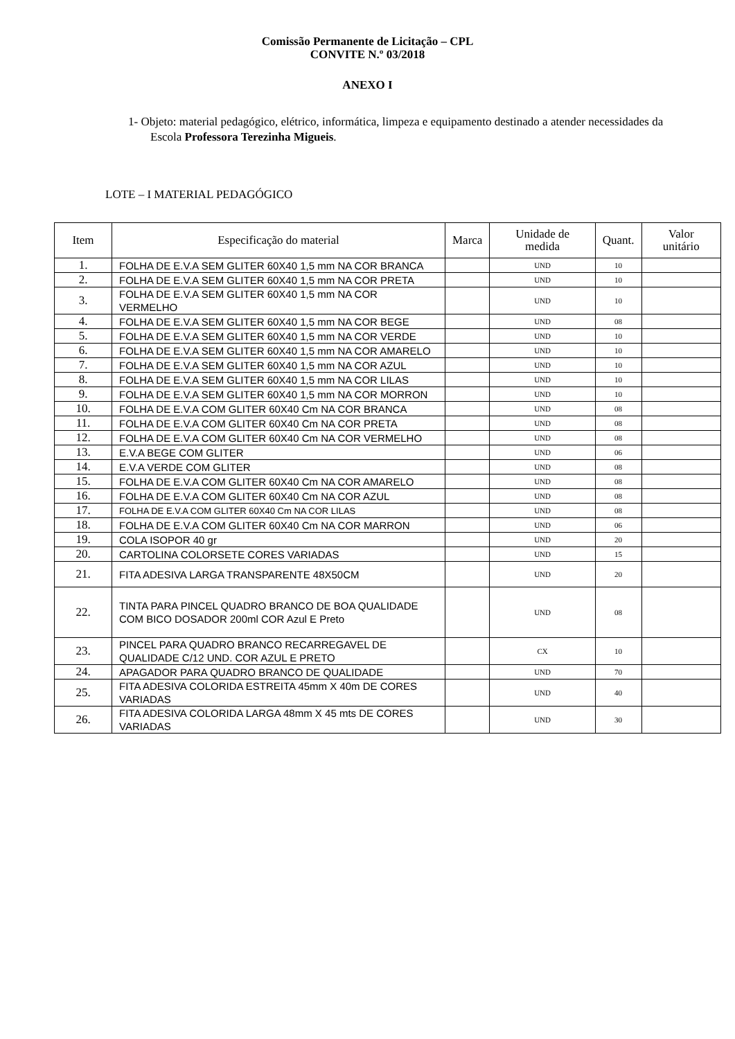Comissão Permanente de Licitação – CPL
CONVITE N.º 03/2018
ANEXO I
1- Objeto: material pedagógico, elétrico, informática, limpeza e equipamento destinado a atender necessidades da Escola Professora Terezinha Migueis.
LOTE – I MATERIAL PEDAGÓGICO
| Item | Especificação do material | Marca | Unidade de medida | Quant. | Valor unitário |
| --- | --- | --- | --- | --- | --- |
| 1. | FOLHA DE E.V.A SEM GLITER 60X40 1,5 mm NA COR BRANCA | | UND | 10 | |
| 2. | FOLHA DE E.V.A SEM GLITER 60X40 1,5 mm NA COR PRETA | | UND | 10 | |
| 3. | FOLHA DE E.V.A SEM GLITER 60X40 1,5 mm NA COR VERMELHO | | UND | 10 | |
| 4. | FOLHA DE E.V.A SEM GLITER 60X40 1,5 mm NA COR BEGE | | UND | 08 | |
| 5. | FOLHA DE E.V.A SEM GLITER 60X40 1,5 mm NA COR VERDE | | UND | 10 | |
| 6. | FOLHA DE E.V.A SEM GLITER 60X40 1,5 mm NA COR AMARELO | | UND | 10 | |
| 7. | FOLHA DE E.V.A SEM GLITER 60X40 1,5 mm NA COR AZUL | | UND | 10 | |
| 8. | FOLHA DE E.V.A SEM GLITER 60X40 1,5 mm NA COR LILAS | | UND | 10 | |
| 9. | FOLHA DE E.V.A SEM GLITER 60X40 1,5 mm NA COR MORRON | | UND | 10 | |
| 10. | FOLHA DE E.V.A COM GLITER 60X40 Cm NA COR BRANCA | | UND | 08 | |
| 11. | FOLHA DE E.V.A COM GLITER 60X40 Cm NA COR PRETA | | UND | 08 | |
| 12. | FOLHA DE E.V.A COM GLITER 60X40 Cm NA COR VERMELHO | | UND | 08 | |
| 13. | E.V.A BEGE COM GLITER | | UND | 06 | |
| 14. | E.V.A VERDE COM GLITER | | UND | 08 | |
| 15. | FOLHA DE E.V.A COM GLITER 60X40 Cm NA COR AMARELO | | UND | 08 | |
| 16. | FOLHA DE E.V.A COM GLITER 60X40 Cm NA COR AZUL | | UND | 08 | |
| 17. | FOLHA DE E.V.A COM GLITER 60X40 Cm NA COR LILAS | | UND | 08 | |
| 18. | FOLHA DE E.V.A COM GLITER 60X40 Cm NA COR MARRON | | UND | 06 | |
| 19. | COLA ISOPOR 40 gr | | UND | 20 | |
| 20. | CARTOLINA COLORSETE CORES VARIADAS | | UND | 15 | |
| 21. | FITA ADESIVA LARGA TRANSPARENTE 48X50CM | | UND | 20 | |
| 22. | TINTA PARA PINCEL QUADRO BRANCO DE BOA QUALIDADE COM BICO DOSADOR 200ml COR Azul E Preto | | UND | 08 | |
| 23. | PINCEL PARA QUADRO BRANCO RECARREGAVEL DE QUALIDADE C/12 UND. COR AZUL E PRETO | | CX | 10 | |
| 24. | APAGADOR PARA QUADRO BRANCO DE QUALIDADE | | UND | 70 | |
| 25. | FITA ADESIVA COLORIDA ESTREITA 45mm X 40m DE CORES VARIADAS | | UND | 40 | |
| 26. | FITA ADESIVA COLORIDA LARGA 48mm X 45 mts DE CORES VARIADAS | | UND | 30 | |